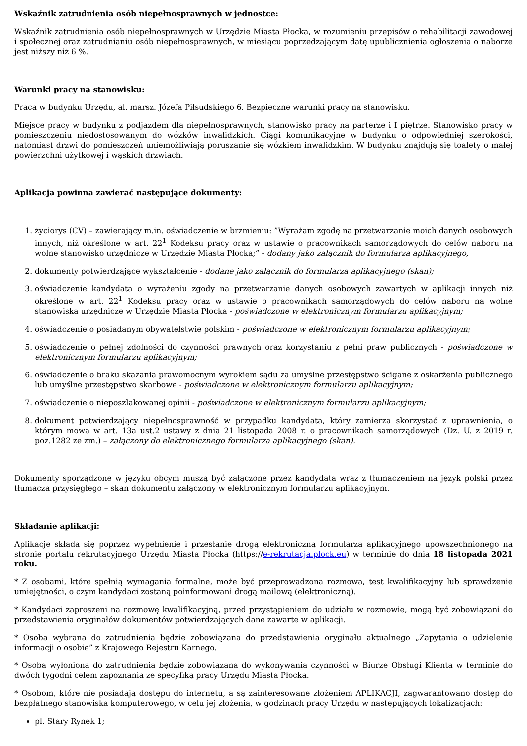Wskaźnik zatrudnienia osób niepełnosprawnych w jednostce:
Wskaźnik zatrudnienia osób niepełnosprawnych w Urzędzie Miasta Płocka, w rozumieniu przepisów o rehabilitacji zawodowej i społecznej oraz zatrudnianiu osób niepełnosprawnych, w miesiącu poprzedzającym datę upublicznienia ogłoszenia o naborze jest niższy niż 6 %.
Warunki pracy na stanowisku:
Praca w budynku Urzędu, al. marsz. Józefa Piłsudskiego 6. Bezpieczne warunki pracy na stanowisku.
Miejsce pracy w budynku z podjazdem dla niepełnosprawnych, stanowisko pracy na parterze i I piętrze. Stanowisko pracy w pomieszczeniu niedostosowanym do wózków inwalidzkich. Ciągi komunikacyjne w budynku o odpowiedniej szerokości, natomiast drzwi do pomieszczeń uniemożliwiają poruszanie się wózkiem inwalidzkim. W budynku znajdują się toalety o małej powierzchni użytkowej i wąskich drzwiach.
Aplikacja powinna zawierać następujące dokumenty:
1. życiorys (CV) – zawierający m.in. oświadczenie w brzmieniu: ”Wyrażam zgodę na przetwarzanie moich danych osobowych innych, niż określone w art. 22<sup>1</sup> Kodeksu pracy oraz w ustawie o pracownikach samorządowych do celów naboru na wolne stanowisko urzędnicze w Urzędzie Miasta Płocka;” - dodany jako załącznik do formularza aplikacyjnego,
2. dokumenty potwierdzające wykształcenie - dodane jako załącznik do formularza aplikacyjnego (skan);
3. oświadczenie kandydata o wyrażeniu zgody na przetwarzanie danych osobowych zawartych w aplikacji innych niż określone w art. 22<sup>1</sup> Kodeksu pracy oraz w ustawie o pracownikach samorządowych do celów naboru na wolne stanowiska urzędnicze w Urzędzie Miasta Płocka - poświadczone w elektronicznym formularzu aplikacyjnym;
4. oświadczenie o posiadanym obywatelstwie polskim - poświadczone w elektronicznym formularzu aplikacyjnym;
5. oświadczenie o pełnej zdolności do czynności prawnych oraz korzystaniu z pełni praw publicznych - poświadczone w elektronicznym formularzu aplikacyjnym;
6. oświadczenie o braku skazania prawomocnym wyrokiem sądu za umyślne przestępstwo ścigane z oskarżenia publicznego lub umyślne przestępstwo skarbowe - poświadczone w elektronicznym formularzu aplikacyjnym;
7. oświadczenie o nieposzlakowanej opinii - poświadczone w elektronicznym formularzu aplikacyjnym;
8. dokument potwierdzający niepełnosprawność w przypadku kandydata, który zamierza skorzystać z uprawnienia, o którym mowa w art. 13a ust.2 ustawy z dnia 21 listopada 2008 r. o pracownikach samorządowych (Dz. U. z 2019 r. poz.1282 ze zm.) – załączony do elektronicznego formularza aplikacyjnego (skan).
Dokumenty sporządzone w języku obcym muszą być załączone przez kandydata wraz z tłumaczeniem na język polski przez tłumacza przysięgłego – skan dokumentu załączony w elektronicznym formularzu aplikacyjnym.
Składanie aplikacji:
Aplikacje składa się poprzez wypełnienie i przesłanie drogą elektroniczną formularza aplikacyjnego upowszechnionego na stronie portalu rekrutacyjnego Urzędu Miasta Płocka (https://e-rekrutacja.plock.eu) w terminie do dnia 18 listopada 2021 roku.
* Z osobami, które spełnią wymagania formalne, może być przeprowadzona rozmowa, test kwalifikacyjny lub sprawdzenie umiejętności, o czym kandydaci zostaną poinformowani drogą mailową (elektroniczną).
* Kandydaci zaproszeni na rozmowę kwalifikacyjną, przed przystąpieniem do udziału w rozmowie, mogą być zobowiązani do przedstawienia oryginałów dokumentów potwierdzających dane zawarte w aplikacji.
* Osoba wybrana do zatrudnienia będzie zobowiązana do przedstawienia oryginału aktualnego „Zapytania o udzielenie informacji o osobie” z Krajowego Rejestru Karnego.
* Osoba wyłoniona do zatrudnienia będzie zobowiązana do wykonywania czynności w Biurze Obsługi Klienta w terminie do dwóch tygodni celem zapoznania ze specyfiką pracy Urzędu Miasta Płocka.
* Osobom, które nie posiadają dostępu do internetu, a są zainteresowane złożeniem APLIKACJI, zagwarantowano dostęp do bezpłatnego stanowiska komputerowego, w celu jej złożenia, w godzinach pracy Urzędu w następujących lokalizacjach:
pl. Stary Rynek 1;